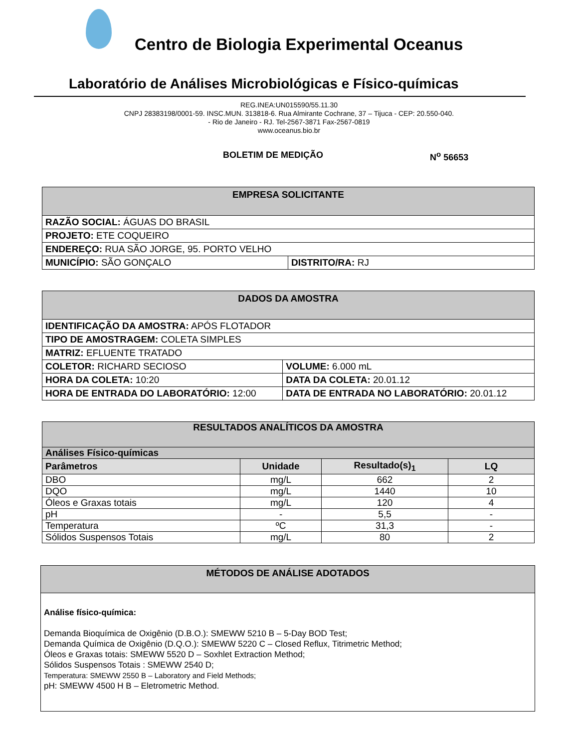Centro de Biologia Experimental Oceanus
Laboratório de Análises Microbiológicas e Físico-químicas
REG.INEA:UN015590/55.11.30
CNPJ 28383198/0001-59. INSC.MUN. 313818-6. Rua Almirante Cochrane, 37 – Tijuca - CEP: 20.550-040.
- Rio de Janeiro - RJ. Tel-2567-3871 Fax-2567-0819
www.oceanus.bio.br
BOLETIM DE MEDIÇÃO N<sup>o</sup> 56653
| EMPRESA SOLICITANTE | |
| RAZÃO SOCIAL: ÁGUAS DO BRASIL | |
| PROJETO: ETE COQUEIRO | |
| ENDEREÇO: RUA SÃO JORGE, 95. PORTO VELHO | |
| MUNICÍPIO: SÃO GONÇALO | DISTRITO/RA: RJ |
| DADOS DA AMOSTRA | |
| IDENTIFICAÇÃO DA AMOSTRA: APÓS FLOTADOR | |
| TIPO DE AMOSTRAGEM: COLETA SIMPLES | |
| MATRIZ: EFLUENTE TRATADO | |
| COLETOR: RICHARD SECIOSO | VOLUME: 6.000 mL |
| HORA DA COLETA: 10:20 | DATA DA COLETA: 20.01.12 |
| HORA DE ENTRADA DO LABORATÓRIO: 12:00 | DATA DE ENTRADA NO LABORATÓRIO: 20.01.12 |
| RESULTADOS ANALÍTICOS DA AMOSTRA | | | |
| Análises Físico-químicas | | | |
| Parâmetros | Unidade | Resultado(s)<sub>1</sub> | LQ |
| DBO | mg/L | 662 | 2 |
| DQO | mg/L | 1440 | 10 |
| Óleos e Graxas totais | mg/L | 120 | 4 |
| pH | - | 5,5 | - |
| Temperatura | ºC | 31,3 | - |
| Sólidos Suspensos Totais | mg/L | 80 | 2 |
MÉTODOS DE ANÁLISE ADOTADOS
Análise físico-química:
Demanda Bioquímica de Oxigênio (D.B.O.): SMEWW 5210 B – 5-Day BOD Test;
Demanda Química de Oxigênio (D.Q.O.): SMEWW 5220 C – Closed Reflux, Titrimetric Method;
Óleos e Graxas totais: SMEWW 5520 D – Soxhlet Extraction Method;
Sólidos Suspensos Totais : SMEWW 2540 D;
Temperatura: SMEWW 2550 B – Laboratory and Field Methods;
pH: SMEWW 4500 H B – Eletrometric Method.